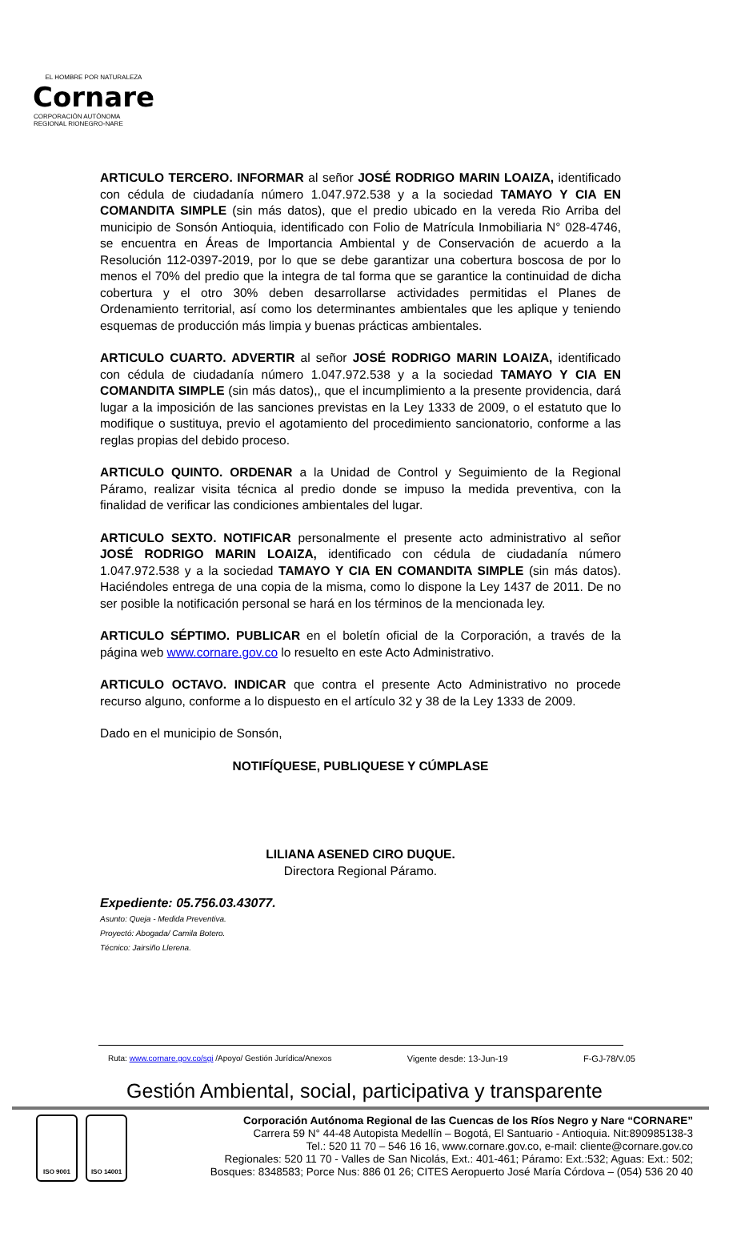EL HOMBRE POR NATURALEZA
Cornare
CORPORACIÓN AUTÓNOMA REGIONAL RIONEGRO-NARE
ARTICULO TERCERO. INFORMAR al señor JOSÉ RODRIGO MARIN LOAIZA, identificado con cédula de ciudadanía número 1.047.972.538 y a la sociedad TAMAYO Y CIA EN COMANDITA SIMPLE (sin más datos), que el predio ubicado en la vereda Rio Arriba del municipio de Sonsón Antioquia, identificado con Folio de Matrícula Inmobiliaria N° 028-4746, se encuentra en Áreas de Importancia Ambiental y de Conservación de acuerdo a la Resolución 112-0397-2019, por lo que se debe garantizar una cobertura boscosa de por lo menos el 70% del predio que la integra de tal forma que se garantice la continuidad de dicha cobertura y el otro 30% deben desarrollarse actividades permitidas el Planes de Ordenamiento territorial, así como los determinantes ambientales que les aplique y teniendo esquemas de producción más limpia y buenas prácticas ambientales.
ARTICULO CUARTO. ADVERTIR al señor JOSÉ RODRIGO MARIN LOAIZA, identificado con cédula de ciudadanía número 1.047.972.538 y a la sociedad TAMAYO Y CIA EN COMANDITA SIMPLE (sin más datos),, que el incumplimiento a la presente providencia, dará lugar a la imposición de las sanciones previstas en la Ley 1333 de 2009, o el estatuto que lo modifique o sustituya, previo el agotamiento del procedimiento sancionatorio, conforme a las reglas propias del debido proceso.
ARTICULO QUINTO. ORDENAR a la Unidad de Control y Seguimiento de la Regional Páramo, realizar visita técnica al predio donde se impuso la medida preventiva, con la finalidad de verificar las condiciones ambientales del lugar.
ARTICULO SEXTO. NOTIFICAR personalmente el presente acto administrativo al señor JOSÉ RODRIGO MARIN LOAIZA, identificado con cédula de ciudadanía número 1.047.972.538 y a la sociedad TAMAYO Y CIA EN COMANDITA SIMPLE (sin más datos). Haciéndoles entrega de una copia de la misma, como lo dispone la Ley 1437 de 2011. De no ser posible la notificación personal se hará en los términos de la mencionada ley.
ARTICULO SÉPTIMO. PUBLICAR en el boletín oficial de la Corporación, a través de la página web www.cornare.gov.co lo resuelto en este Acto Administrativo.
ARTICULO OCTAVO. INDICAR que contra el presente Acto Administrativo no procede recurso alguno, conforme a lo dispuesto en el artículo 32 y 38 de la Ley 1333 de 2009.
Dado en el municipio de Sonsón,
NOTIFÍQUESE, PUBLIQUESE Y CÚMPLASE
LILIANA ASENED CIRO DUQUE.
Directora Regional Páramo.
Expediente: 05.756.03.43077.
Asunto: Queja - Medida Preventiva.
Proyectó: Abogada/ Camila Botero.
Técnico: Jairsiño Llerena.
Ruta: www.cornare.gov.co/sgi /Apoyo/ Gestión Jurídica/Anexos Vigente desde: 13-Jun-19 F-GJ-78/V.05
Gestión Ambiental, social, participativa y transparente
ISO 9001 ISO 14001
Corporación Autónoma Regional de las Cuencas de los Ríos Negro y Nare “CORNARE”
Carrera 59 N° 44-48 Autopista Medellín – Bogotá, El Santuario - Antioquia. Nit:890985138-3
Tel.: 520 11 70 – 546 16 16, www.cornare.gov.co, e-mail: cliente@cornare.gov.co
Regionales: 520 11 70 - Valles de San Nicolás, Ext.: 401-461; Páramo: Ext.:532; Aguas: Ext.: 502;
Bosques: 8348583; Porce Nus: 886 01 26; CITES Aeropuerto José María Córdova – (054) 536 20 40